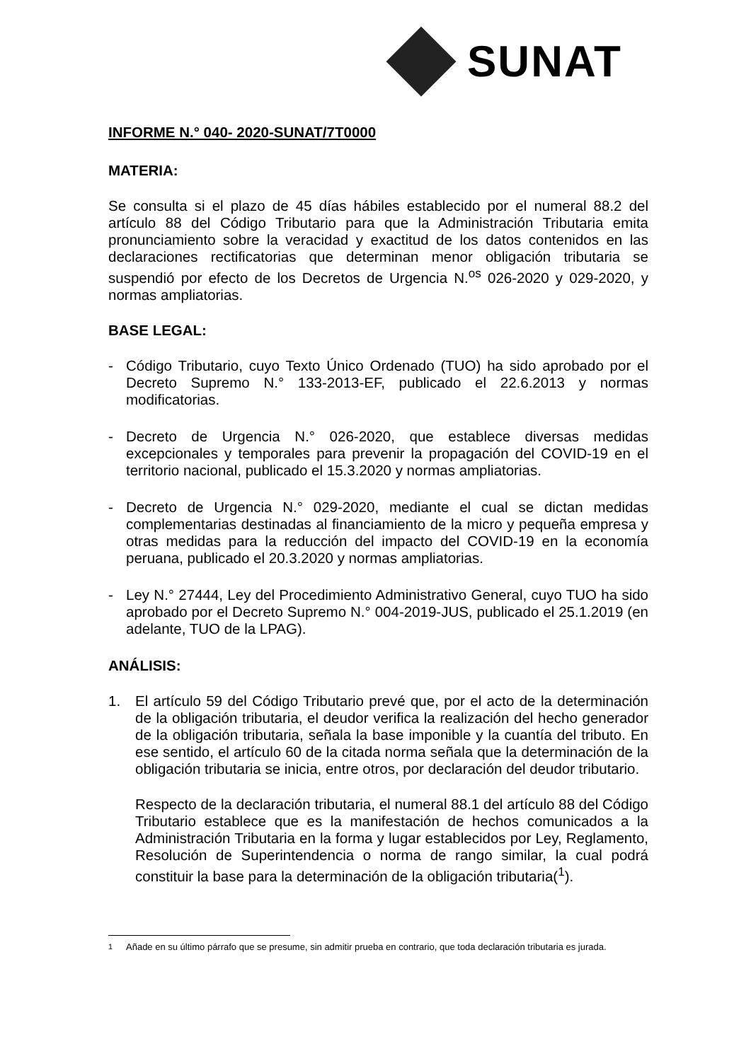SUNAT
INFORME N.° 040- 2020-SUNAT/7T0000
MATERIA:
Se consulta si el plazo de 45 días hábiles establecido por el numeral 88.2 del artículo 88 del Código Tributario para que la Administración Tributaria emita pronunciamiento sobre la veracidad y exactitud de los datos contenidos en las declaraciones rectificatorias que determinan menor obligación tributaria se suspendió por efecto de los Decretos de Urgencia N.<sup>os</sup> 026-2020 y 029-2020, y normas ampliatorias.
BASE LEGAL:
- Código Tributario, cuyo Texto Único Ordenado (TUO) ha sido aprobado por el Decreto Supremo N.° 133-2013-EF, publicado el 22.6.2013 y normas modificatorias.
- Decreto de Urgencia N.° 026-2020, que establece diversas medidas excepcionales y temporales para prevenir la propagación del COVID-19 en el territorio nacional, publicado el 15.3.2020 y normas ampliatorias.
- Decreto de Urgencia N.° 029-2020, mediante el cual se dictan medidas complementarias destinadas al financiamiento de la micro y pequeña empresa y otras medidas para la reducción del impacto del COVID-19 en la economía peruana, publicado el 20.3.2020 y normas ampliatorias.
- Ley N.° 27444, Ley del Procedimiento Administrativo General, cuyo TUO ha sido aprobado por el Decreto Supremo N.° 004-2019-JUS, publicado el 25.1.2019 (en adelante, TUO de la LPAG).
ANÁLISIS:
1. El artículo 59 del Código Tributario prevé que, por el acto de la determinación de la obligación tributaria, el deudor verifica la realización del hecho generador de la obligación tributaria, señala la base imponible y la cuantía del tributo. En ese sentido, el artículo 60 de la citada norma señala que la determinación de la obligación tributaria se inicia, entre otros, por declaración del deudor tributario.
Respecto de la declaración tributaria, el numeral 88.1 del artículo 88 del Código Tributario establece que es la manifestación de hechos comunicados a la Administración Tributaria en la forma y lugar establecidos por Ley, Reglamento, Resolución de Superintendencia o norma de rango similar, la cual podrá constituir la base para la determinación de la obligación tributaria(<sup>1</sup>).
<sup>1</sup> Añade en su último párrafo que se presume, sin admitir prueba en contrario, que toda declaración tributaria es jurada.